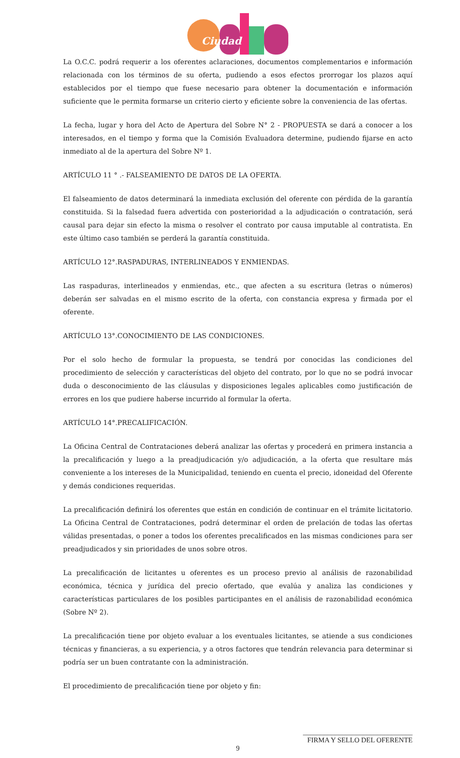Ciudad
La O.C.C. podrá requerir a los oferentes aclaraciones, documentos complementarios e información relacionada con los términos de su oferta, pudiendo a esos efectos prorrogar los plazos aquí establecidos por el tiempo que fuese necesario para obtener la documentación e información suficiente que le permita formarse un criterio cierto y eficiente sobre la conveniencia de las ofertas.
La fecha, lugar y hora del Acto de Apertura del Sobre N° 2 - PROPUESTA se dará a conocer a los interesados, en el tiempo y forma que la Comisión Evaluadora determine, pudiendo fijarse en acto inmediato al de la apertura del Sobre Nº 1.
ARTÍCULO 11 ° .- FALSEAMIENTO DE DATOS DE LA OFERTA.
El falseamiento de datos determinará la inmediata exclusión del oferente con pérdida de la garantía constituida. Si la falsedad fuera advertida con posterioridad a la adjudicación o contratación, será causal para dejar sin efecto la misma o resolver el contrato por causa imputable al contratista. En este último caso también se perderá la garantía constituida.
ARTÍCULO 12°.RASPADURAS, INTERLINEADOS Y ENMIENDAS.
Las raspaduras, interlineados y enmiendas, etc., que afecten a su escritura (letras o números) deberán ser salvadas en el mismo escrito de la oferta, con constancia expresa y firmada por el oferente.
ARTÍCULO 13°.CONOCIMIENTO DE LAS CONDICIONES.
Por el solo hecho de formular la propuesta, se tendrá por conocidas las condiciones del procedimiento de selección y características del objeto del contrato, por lo que no se podrá invocar duda o desconocimiento de las cláusulas y disposiciones legales aplicables como justificación de errores en los que pudiere haberse incurrido al formular la oferta.
ARTÍCULO 14°.PRECALIFICACIÓN.
La Oficina Central de Contrataciones deberá analizar las ofertas y procederá en primera instancia a la precalificación y luego a la preadjudicación y/o adjudicación, a la oferta que resultare más conveniente a los intereses de la Municipalidad, teniendo en cuenta el precio, idoneidad del Oferente y demás condiciones requeridas.
La precalificación definirá los oferentes que están en condición de continuar en el trámite licitatorio. La Oficina Central de Contrataciones, podrá determinar el orden de prelación de todas las ofertas válidas presentadas, o poner a todos los oferentes precalificados en las mismas condiciones para ser preadjudicados y sin prioridades de unos sobre otros.
La precalificación de licitantes u oferentes es un proceso previo al análisis de razonabilidad económica, técnica y jurídica del precio ofertado, que evalúa y analiza las condiciones y características particulares de los posibles participantes en el análisis de razonabilidad económica (Sobre Nº 2).
La precalificación tiene por objeto evaluar a los eventuales licitantes, se atiende a sus condiciones técnicas y financieras, a su experiencia, y a otros factores que tendrán relevancia para determinar si podría ser un buen contratante con la administración.
El procedimiento de precalificación tiene por objeto y fin:
_______________________________
FIRMA Y SELLO DEL OFERENTE
9